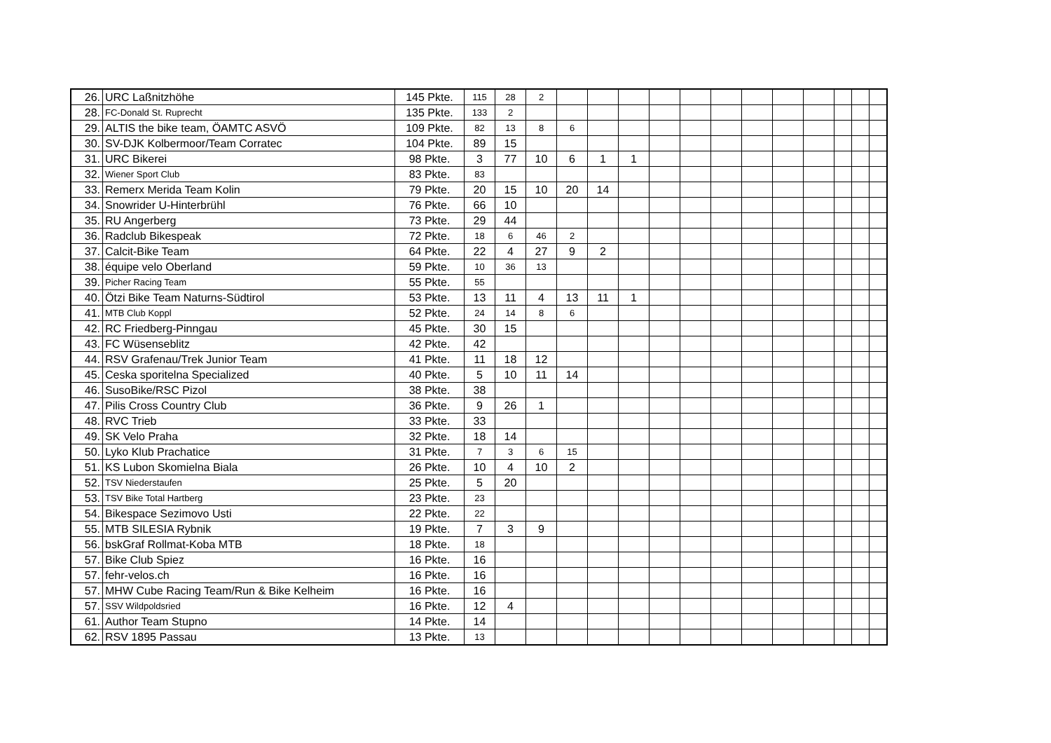| 26. | URC Laßnitzhöhe | 145 Pkte. | 115 | 28 | 2 | | | | | | | | | | | | |
| 28. | FC-Donald St. Ruprecht | 135 Pkte. | 133 | 2 | | | | | | | | | | | | | |
| 29. | ALTIS the bike team, ÖAMTC ASVÖ | 109 Pkte. | 82 | 13 | 8 | 6 | | | | | | | | | | | |
| 30. | SV-DJK Kolbermoor/Team Corratec | 104 Pkte. | 89 | 15 | | | | | | | | | | | | | |
| 31. | URC Bikerei | 98 Pkte. | 3 | 77 | 10 | 6 | 1 | 1 | | | | | | | | | |
| 32. | Wiener Sport Club | 83 Pkte. | 83 | | | | | | | | | | | | | | |
| 33. | Remerx Merida Team Kolin | 79 Pkte. | 20 | 15 | 10 | 20 | 14 | | | | | | | | | | |
| 34. | Snowrider U-Hinterbrühl | 76 Pkte. | 66 | 10 | | | | | | | | | | | | | |
| 35. | RU Angerberg | 73 Pkte. | 29 | 44 | | | | | | | | | | | | | |
| 36. | Radclub Bikespeak | 72 Pkte. | 18 | 6 | 46 | 2 | | | | | | | | | | | |
| 37. | Calcit-Bike Team | 64 Pkte. | 22 | 4 | 27 | 9 | 2 | | | | | | | | | | |
| 38. | équipe velo Oberland | 59 Pkte. | 10 | 36 | 13 | | | | | | | | | | | | |
| 39. | Picher Racing Team | 55 Pkte. | 55 | | | | | | | | | | | | | | |
| 40. | Ötzi Bike Team Naturns-Südtirol | 53 Pkte. | 13 | 11 | 4 | 13 | 11 | 1 | | | | | | | | | |
| 41. | MTB Club Koppl | 52 Pkte. | 24 | 14 | 8 | 6 | | | | | | | | | | | |
| 42. | RC Friedberg-Pinngau | 45 Pkte. | 30 | 15 | | | | | | | | | | | | | |
| 43. | FC Wüsenseblitz | 42 Pkte. | 42 | | | | | | | | | | | | | | |
| 44. | RSV Grafenau/Trek Junior Team | 41 Pkte. | 11 | 18 | 12 | | | | | | | | | | | | |
| 45. | Ceska sporitelna Specialized | 40 Pkte. | 5 | 10 | 11 | 14 | | | | | | | | | | | |
| 46. | SusoBike/RSC Pizol | 38 Pkte. | 38 | | | | | | | | | | | | | | |
| 47. | Pilis Cross Country Club | 36 Pkte. | 9 | 26 | 1 | | | | | | | | | | | | |
| 48. | RVC Trieb | 33 Pkte. | 33 | | | | | | | | | | | | | | |
| 49. | SK Velo Praha | 32 Pkte. | 18 | 14 | | | | | | | | | | | | | |
| 50. | Lyko Klub Prachatice | 31 Pkte. | 7 | 3 | 6 | 15 | | | | | | | | | | | |
| 51. | KS Lubon Skomielna Biala | 26 Pkte. | 10 | 4 | 10 | 2 | | | | | | | | | | | |
| 52. | TSV Niederstaufen | 25 Pkte. | 5 | 20 | | | | | | | | | | | | | |
| 53. | TSV Bike Total Hartberg | 23 Pkte. | 23 | | | | | | | | | | | | | | |
| 54. | Bikespace Sezimovo Usti | 22 Pkte. | 22 | | | | | | | | | | | | | | |
| 55. | MTB SILESIA Rybnik | 19 Pkte. | 7 | 3 | 9 | | | | | | | | | | | | |
| 56. | bskGraf Rollmat-Koba MTB | 18 Pkte. | 18 | | | | | | | | | | | | | | |
| 57. | Bike Club Spiez | 16 Pkte. | 16 | | | | | | | | | | | | | | |
| 57. | fehr-velos.ch | 16 Pkte. | 16 | | | | | | | | | | | | | | |
| 57. | MHW Cube Racing Team/Run & Bike Kelheim | 16 Pkte. | 16 | | | | | | | | | | | | | | |
| 57. | SSV Wildpoldsried | 16 Pkte. | 12 | 4 | | | | | | | | | | | | | |
| 61. | Author Team Stupno | 14 Pkte. | 14 | | | | | | | | | | | | | | |
| 62. | RSV 1895 Passau | 13 Pkte. | 13 | | | | | | | | | | | | | | |